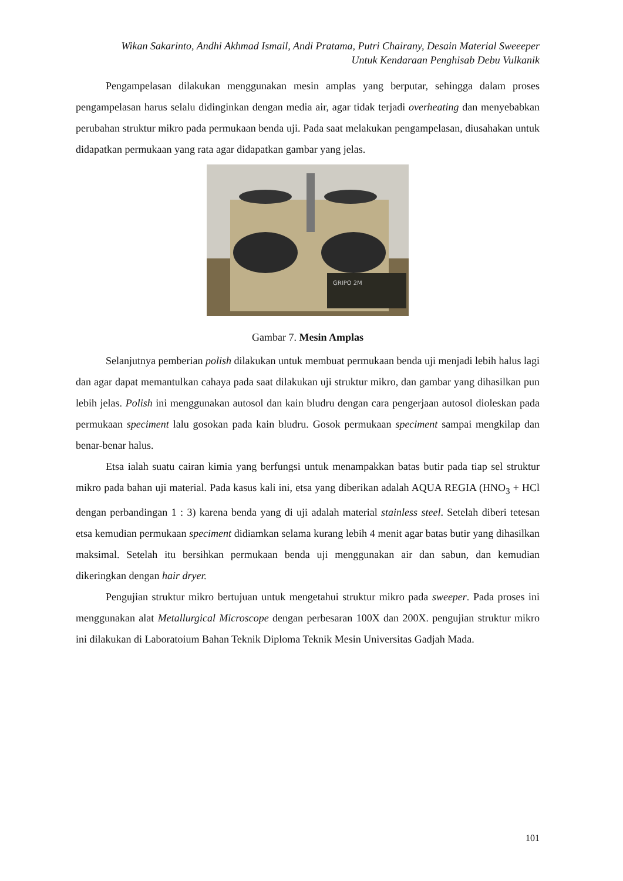Wikan Sakarinto, Andhi Akhmad Ismail, Andi Pratama, Putri Chairany, Desain Material Sweeeper
Untuk Kendaraan Penghisab Debu Vulkanik
Pengampelasan dilakukan menggunakan mesin amplas yang berputar, sehingga dalam proses pengampelasan harus selalu didinginkan dengan media air, agar tidak terjadi overheating dan menyebabkan perubahan struktur mikro pada permukaan benda uji. Pada saat melakukan pengampelasan, diusahakan untuk didapatkan permukaan yang rata agar didapatkan gambar yang jelas.
GRIPO 2M
Gambar 7. Mesin Amplas
Selanjutnya pemberian polish dilakukan untuk membuat permukaan benda uji menjadi lebih halus lagi dan agar dapat memantulkan cahaya pada saat dilakukan uji struktur mikro, dan gambar yang dihasilkan pun lebih jelas. Polish ini menggunakan autosol dan kain bludru dengan cara pengerjaan autosol dioleskan pada permukaan speciment lalu gosokan pada kain bludru. Gosok permukaan speciment sampai mengkilap dan benar-benar halus.
Etsa ialah suatu cairan kimia yang berfungsi untuk menampakkan batas butir pada tiap sel struktur mikro pada bahan uji material. Pada kasus kali ini, etsa yang diberikan adalah AQUA REGIA (HNO<sub>3</sub> + HCl dengan perbandingan 1 : 3) karena benda yang di uji adalah material stainless steel. Setelah diberi tetesan etsa kemudian permukaan speciment didiamkan selama kurang lebih 4 menit agar batas butir yang dihasilkan maksimal. Setelah itu bersihkan permukaan benda uji menggunakan air dan sabun, dan kemudian dikeringkan dengan hair dryer.
Pengujian struktur mikro bertujuan untuk mengetahui struktur mikro pada sweeper. Pada proses ini menggunakan alat Metallurgical Microscope dengan perbesaran 100X dan 200X. pengujian struktur mikro ini dilakukan di Laboratoium Bahan Teknik Diploma Teknik Mesin Universitas Gadjah Mada.
101